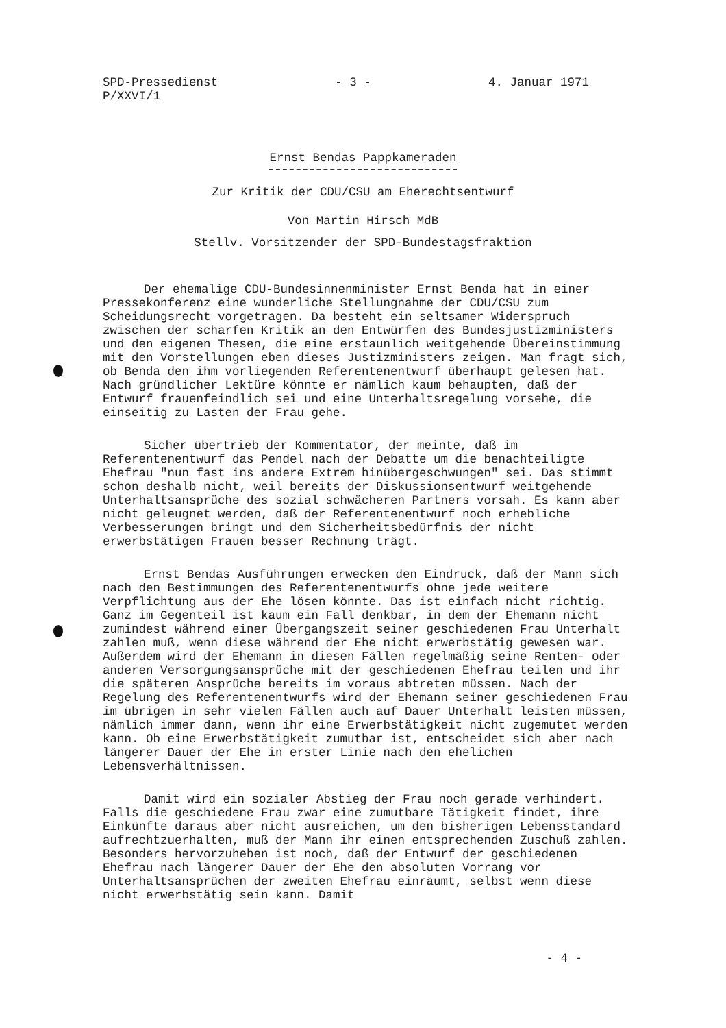SPD-Pressedienst
P/XXVI/1
- 3 - 4. Januar 1971
Ernst Bendas Pappkameraden
Zur Kritik der CDU/CSU am Eherechtsentwurf
Von Martin Hirsch MdB
Stellv. Vorsitzender der SPD-Bundestagsfraktion
Der ehemalige CDU-Bundesinnenminister Ernst Benda hat in einer Pressekonferenz eine wunderliche Stellungnahme der CDU/CSU zum Scheidungsrecht vorgetragen. Da besteht ein seltsamer Widerspruch zwischen der scharfen Kritik an den Entwürfen des Bundesjustizministers und den eigenen Thesen, die eine erstaunlich weitgehende Übereinstimmung mit den Vorstellungen eben dieses Justizministers zeigen. Man fragt sich, ob Benda den ihm vorliegenden Referentenentwurf überhaupt gelesen hat. Nach gründlicher Lektüre könnte er nämlich kaum behaupten, daß der Entwurf frauenfeindlich sei und eine Unterhaltsregelung vorsehe, die einseitig zu Lasten der Frau gehe.
Sicher übertrieb der Kommentator, der meinte, daß im Referentenentwurf das Pendel nach der Debatte um die benachteiligte Ehefrau "nun fast ins andere Extrem hinübergeschwungen" sei. Das stimmt schon deshalb nicht, weil bereits der Diskussionsentwurf weitgehende Unterhaltsansprüche des sozial schwächeren Partners vorsah. Es kann aber nicht geleugnet werden, daß der Referentenentwurf noch erhebliche Verbesserungen bringt und dem Sicherheitsbedürfnis der nicht erwerbstätigen Frauen besser Rechnung trägt.
Ernst Bendas Ausführungen erwecken den Eindruck, daß der Mann sich nach den Bestimmungen des Referentenentwurfs ohne jede weitere Verpflichtung aus der Ehe lösen könnte. Das ist einfach nicht richtig. Ganz im Gegenteil ist kaum ein Fall denkbar, in dem der Ehemann nicht zumindest während einer Übergangszeit seiner geschiedenen Frau Unterhalt zahlen muß, wenn diese während der Ehe nicht erwerbstätig gewesen war. Außerdem wird der Ehemann in diesen Fällen regelmäßig seine Renten- oder anderen Versorgungsansprüche mit der geschiedenen Ehefrau teilen und ihr die späteren Ansprüche bereits im voraus abtreten müssen. Nach der Regelung des Referentenentwurfs wird der Ehemann seiner geschiedenen Frau im übrigen in sehr vielen Fällen auch auf Dauer Unterhalt leisten müssen, nämlich immer dann, wenn ihr eine Erwerbstätigkeit nicht zugemutet werden kann. Ob eine Erwerbstätigkeit zumutbar ist, entscheidet sich aber nach längerer Dauer der Ehe in erster Linie nach den ehelichen Lebensverhältnissen.
Damit wird ein sozialer Abstieg der Frau noch gerade verhindert. Falls die geschiedene Frau zwar eine zumutbare Tätigkeit findet, ihre Einkünfte daraus aber nicht ausreichen, um den bisherigen Lebensstandard aufrechtzuerhalten, muß der Mann ihr einen entsprechenden Zuschuß zahlen. Besonders hervorzuheben ist noch, daß der Entwurf der geschiedenen Ehefrau nach längerer Dauer der Ehe den absoluten Vorrang vor Unterhaltsansprüchen der zweiten Ehefrau einräumt, selbst wenn diese nicht erwerbstätig sein kann. Damit
- 4 -